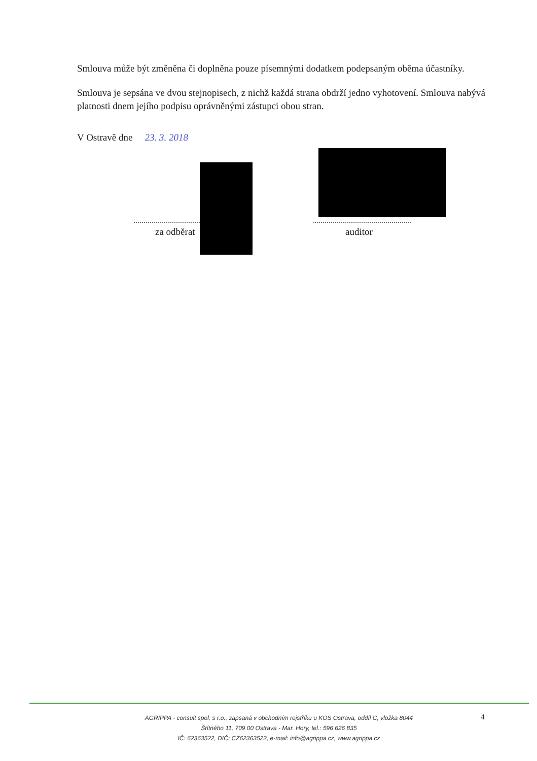Smlouva může být změněna či doplněna pouze písemnými dodatkem podepsaným oběma účastníky.
Smlouva je sepsána ve dvou stejnopisech, z nichž každá strana obdrží jedno vyhotovení. Smlouva nabývá platnosti dnem jejího podpisu oprávněnými zástupci obou stran.
V Ostravě dne 23. 3. 2018
za odběrat auditor
AGRIPPA - consult spol. s r.o., zapsaná v obchodním rejstříku u KOS Ostrava, oddíl C, vložka 8044
Štítného 11, 709 00 Ostrava - Mar. Hory, tel.: 596 626 835
IČ: 62363522, DIČ: CZ62363522, e-mail: info@agrippa.cz, www.agrippa.cz
4